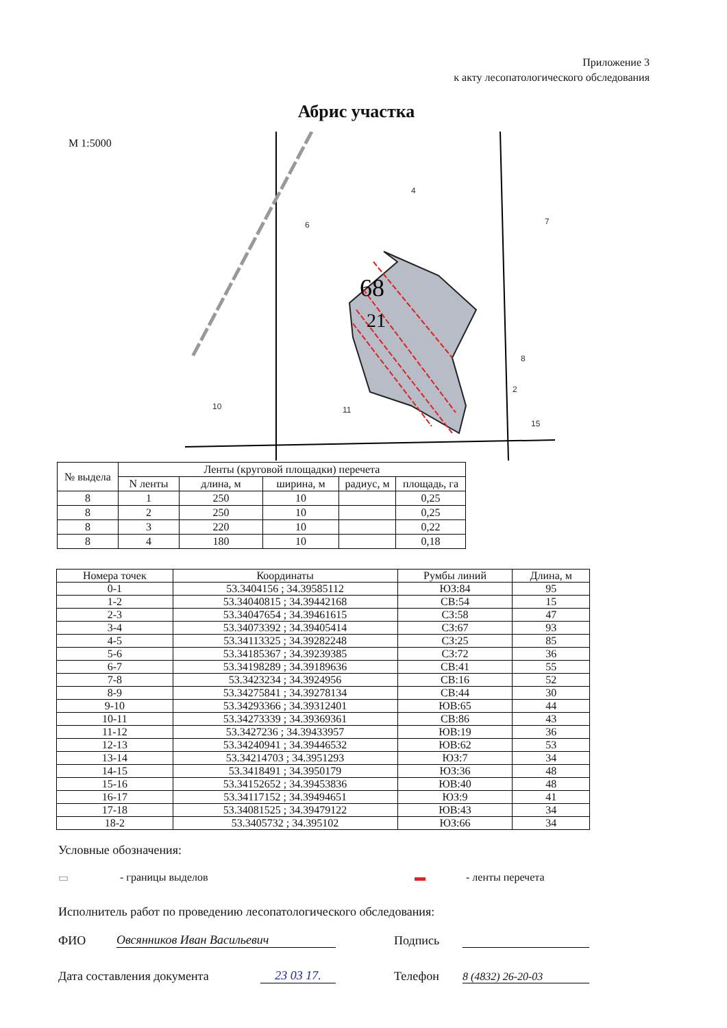Приложение 3
к акту лесопатологического обследования
Абрис участка
М 1:5000
68
21
4
6
7
8
10
11
15
2
| № выдела | Ленты (круговой площадки) перечета | | | | |
| --- | --- | --- | --- | --- | --- |
| | N ленты | длина, м | ширина, м | радиус, м | площадь, га |
| 8 | 1 | 250 | 10 | | 0,25 |
| 8 | 2 | 250 | 10 | | 0,25 |
| 8 | 3 | 220 | 10 | | 0,22 |
| 8 | 4 | 180 | 10 | | 0,18 |
| Номера точек | Координаты | Румбы линий | Длина, м |
| --- | --- | --- | --- |
| 0-1 | 53.3404156 ; 34.39585112 | ЮЗ:84 | 95 |
| 1-2 | 53.34040815 ; 34.39442168 | СВ:54 | 15 |
| 2-3 | 53.34047654 ; 34.39461615 | СЗ:58 | 47 |
| 3-4 | 53.34073392 ; 34.39405414 | СЗ:67 | 93 |
| 4-5 | 53.34113325 ; 34.39282248 | СЗ:25 | 85 |
| 5-6 | 53.34185367 ; 34.39239385 | СЗ:72 | 36 |
| 6-7 | 53.34198289 ; 34.39189636 | СВ:41 | 55 |
| 7-8 | 53.3423234 ; 34.3924956 | СВ:16 | 52 |
| 8-9 | 53.34275841 ; 34.39278134 | СВ:44 | 30 |
| 9-10 | 53.34293366 ; 34.39312401 | ЮВ:65 | 44 |
| 10-11 | 53.34273339 ; 34.39369361 | СВ:86 | 43 |
| 11-12 | 53.3427236 ; 34.39433957 | ЮВ:19 | 36 |
| 12-13 | 53.34240941 ; 34.39446532 | ЮВ:62 | 53 |
| 13-14 | 53.34214703 ; 34.3951293 | ЮЗ:7 | 34 |
| 14-15 | 53.3418491 ; 34.3950179 | ЮЗ:36 | 48 |
| 15-16 | 53.34152652 ; 34.39453836 | ЮВ:40 | 48 |
| 16-17 | 53.34117152 ; 34.39494651 | ЮЗ:9 | 41 |
| 17-18 | 53.34081525 ; 34.39479122 | ЮВ:43 | 34 |
| 18-2 | 53.3405732 ; 34.395102 | ЮЗ:66 | 34 |
Условные обозначения:
▭ - границы выделов ▬ - ленты перечета
Исполнитель работ по проведению лесопатологического обследования:
ФИО Овсянников Иван Васильевич Подпись
Дата составления документа 23 03 17. Телефон 8 (4832) 26-20-03